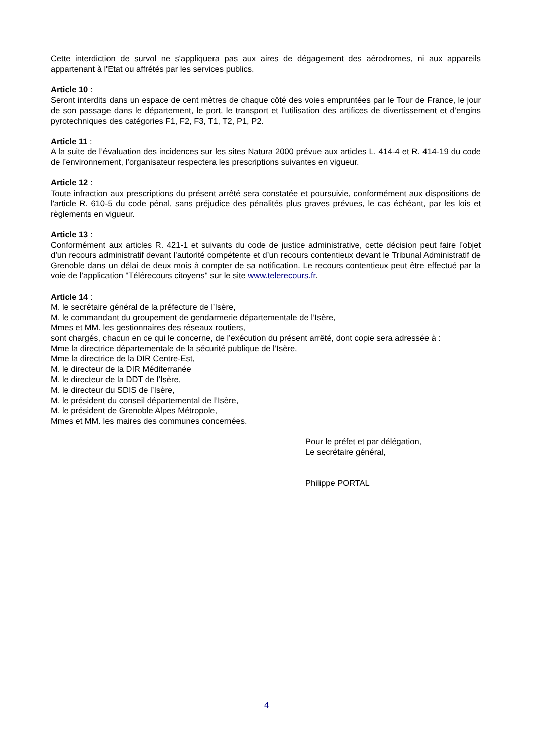Cette interdiction de survol ne s'appliquera pas aux aires de dégagement des aérodromes, ni aux appareils appartenant à l'Etat ou affrétés par les services publics.
Article 10 :
Seront interdits dans un espace de cent mètres de chaque côté des voies empruntées par le Tour de France, le jour de son passage dans le département, le port, le transport et l’utilisation des artifices de divertissement et d’engins pyrotechniques des catégories F1, F2, F3, T1, T2, P1, P2.
Article 11 :
A la suite de l’évaluation des incidences sur les sites Natura 2000 prévue aux articles L. 414-4 et R. 414-19 du code de l’environnement, l’organisateur respectera les prescriptions suivantes en vigueur.
Article 12 :
Toute infraction aux prescriptions du présent arrêté sera constatée et poursuivie, conformément aux dispositions de l'article R. 610-5 du code pénal, sans préjudice des pénalités plus graves prévues, le cas échéant, par les lois et règlements en vigueur.
Article 13 :
Conformément aux articles R. 421-1 et suivants du code de justice administrative, cette décision peut faire l’objet d’un recours administratif devant l’autorité compétente et d’un recours contentieux devant le Tribunal Administratif de Grenoble dans un délai de deux mois à compter de sa notification. Le recours contentieux peut être effectué par la voie de l’application "Télérecours citoyens" sur le site www.telerecours.fr.
Article 14 :
M. le secrétaire général de la préfecture de l’Isère,
M. le commandant du groupement de gendarmerie départementale de l’Isère,
Mmes et MM. les gestionnaires des réseaux routiers,
sont chargés, chacun en ce qui le concerne, de l’exécution du présent arrêté, dont copie sera adressée à :
Mme la directrice départementale de la sécurité publique de l’Isère,
Mme la directrice de la DIR Centre-Est,
M. le directeur de la DIR Méditerranée
M. le directeur de la DDT de l’Isère,
M. le directeur du SDIS de l’Isère,
M. le président du conseil départemental de l’Isère,
M. le président de Grenoble Alpes Métropole,
Mmes et MM. les maires des communes concernées.
Pour le préfet et par délégation,
Le secrétaire général,
Philippe PORTAL
4